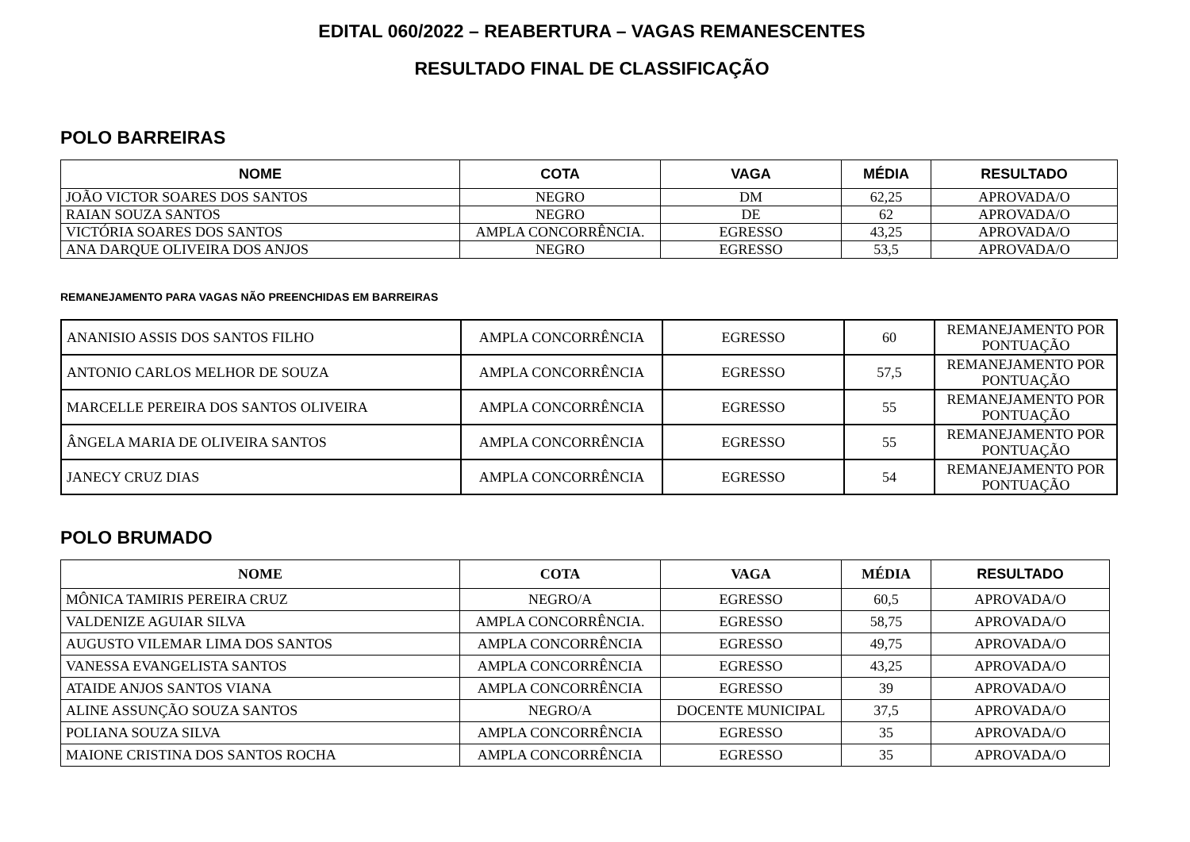EDITAL 060/2022 – REABERTURA – VAGAS REMANESCENTES
RESULTADO FINAL DE CLASSIFICAÇÃO
POLO BARREIRAS
| NOME | COTA | VAGA | MÉDIA | RESULTADO |
| --- | --- | --- | --- | --- |
| JOÃO VICTOR SOARES DOS SANTOS | NEGRO | DM | 62,25 | APROVADA/O |
| RAIAN SOUZA SANTOS | NEGRO | DE | 62 | APROVADA/O |
| VICTÓRIA SOARES DOS SANTOS | AMPLA CONCORRÊNCIA. | EGRESSO | 43,25 | APROVADA/O |
| ANA DARQUE OLIVEIRA DOS ANJOS | NEGRO | EGRESSO | 53,5 | APROVADA/O |
REMANEJAMENTO PARA VAGAS NÃO PREENCHIDAS EM BARREIRAS
| ANANISIO ASSIS DOS SANTOS FILHO | AMPLA CONCORRÊNCIA | EGRESSO | 60 | REMANEJAMENTO POR PONTUAÇÃO |
| ANTONIO CARLOS MELHOR DE SOUZA | AMPLA CONCORRÊNCIA | EGRESSO | 57,5 | REMANEJAMENTO POR PONTUAÇÃO |
| MARCELLE PEREIRA DOS SANTOS OLIVEIRA | AMPLA CONCORRÊNCIA | EGRESSO | 55 | REMANEJAMENTO POR PONTUAÇÃO |
| ÂNGELA MARIA DE OLIVEIRA SANTOS | AMPLA CONCORRÊNCIA | EGRESSO | 55 | REMANEJAMENTO POR PONTUAÇÃO |
| JANECY CRUZ DIAS | AMPLA CONCORRÊNCIA | EGRESSO | 54 | REMANEJAMENTO POR PONTUAÇÃO |
POLO BRUMADO
| NOME | COTA | VAGA | MÉDIA | RESULTADO |
| --- | --- | --- | --- | --- |
| MÔNICA TAMIRIS PEREIRA CRUZ | NEGRO/A | EGRESSO | 60,5 | APROVADA/O |
| VALDENIZE AGUIAR SILVA | AMPLA CONCORRÊNCIA. | EGRESSO | 58,75 | APROVADA/O |
| AUGUSTO VILEMAR LIMA DOS SANTOS | AMPLA CONCORRÊNCIA | EGRESSO | 49,75 | APROVADA/O |
| VANESSA EVANGELISTA SANTOS | AMPLA CONCORRÊNCIA | EGRESSO | 43,25 | APROVADA/O |
| ATAIDE ANJOS SANTOS VIANA | AMPLA CONCORRÊNCIA | EGRESSO | 39 | APROVADA/O |
| ALINE ASSUNÇÃO SOUZA SANTOS | NEGRO/A | DOCENTE MUNICIPAL | 37,5 | APROVADA/O |
| POLIANA SOUZA SILVA | AMPLA CONCORRÊNCIA | EGRESSO | 35 | APROVADA/O |
| MAIONE CRISTINA DOS SANTOS ROCHA | AMPLA CONCORRÊNCIA | EGRESSO | 35 | APROVADA/O |